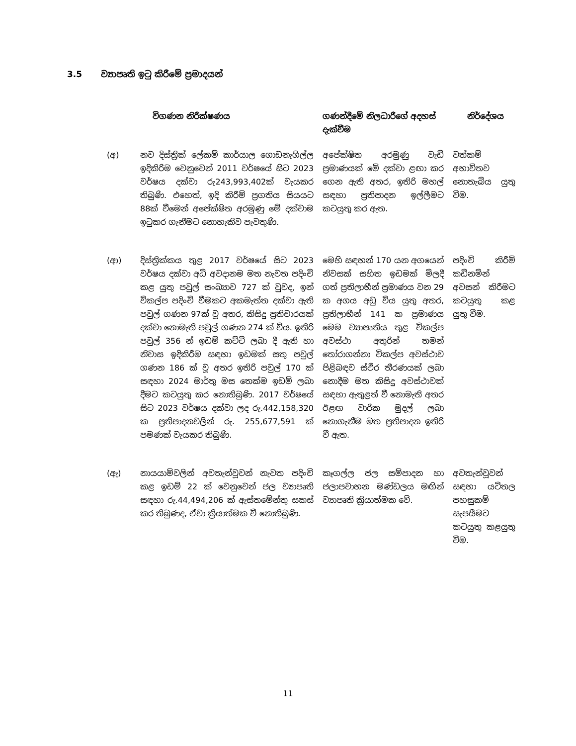3.5 ව්‍යාපෘති ඉටු කිරීමේ ප්‍රමාදයන්
| | විගණන නිරීක්ෂණය | ගණන්දීමේ නිලධාරීගේ අදහස් දැක්වීම | නිර්දේශය |
| --- | --- | --- | --- |
| (අ) | නව දිස්ත්‍රික් ලේකම් කාර්යාල ගොඩනැගිල්ල ඉදිකිරිම වෙනුවෙන් 2011 වර්ෂයේ සිට 2023 වර්ෂය දක්වා රු243,993,402ක් වැයකර තිබුණි. එහෙත්, ඉදි කිරීම් ප්‍රගතිය සියයට 88ක් වීමෙන් අපේක්ෂිත අරමුණු මේ දක්වාම ඉටුකර ගැනීමට නොහැකිව පැවතුණි. | අපේක්ෂිත අරමුණු වැඩි ප්‍රමාණයක් මේ දක්වා ළඟා කර ගෙන ඇති අතර, ඉතිරි මහල් සඳහා ප්‍රතිපාදන ඉල්ලීමට කටයුතු කර ඇත. | වත්කම් අභාවිතව නොතැබිය යුතු වීම. |
| (ආ) | දිස්ත්‍රික්කය තුළ 2017 වර්ෂයේ සිට 2023 වර්ෂය දක්වා අධි අවදානම මත නැවත පදිංචි කළ යුතු පවුල් සංඛ්‍යාව 727 ක් වුවද, ඉන් විකල්ප පදිංචි වීමකට අකමැත්ත දක්වා ඇති පවුල් ගණන 97ක් වූ අතර, කිසිදු ප්‍රතිචාරයක් දක්වා නොමැති පවුල් ගණන 274 ක් විය. ඉතිරි පවුල් 356 න් ඉඩම් කට්ටි ලබා දී ඇති හා නිවාස ඉදිකිරීම සඳහා ඉඩමක් සතු පවුල් ගණන 186 ක් වූ අතර ඉතිරි පවුල් 170 ක් සඳහා 2024 මාර්තු මස තෙක්ම ඉඩම් ලබා දීමට කටයුතු කර නොතිබුණි. 2017 වර්ෂයේ සිට 2023 වර්ෂය දක්වා ලද රු.442,158,320 ක ප්‍රතිපාදනවලින් රු. 255,677,591 ක් පමණක් වැයකර තිබුණි. | මෙහි සඳහන් 170 යන අගයෙන් නිවසක් සහිත ඉඩමක් මිලදී ගත් ප්‍රතිලාභීන් ප්‍රමාණය වන 29 ක අගය අඩු විය යුතු අතර, ප්‍රතිලාභීන් 141 ක ප්‍රමාණය මෙම ව්‍යාපෘතිය තුළ විකල්ප අවස්ථා අතුරින් තමන් තෝරාගන්නා විකල්ප අවස්ථාව පිළිබඳව ස්ථිර තීරණයක් ලබා නොදීම මත කිසිදු අවස්ථාවක් සඳහා ඇතුළත් වී නොමැති අතර ඊළඟ වාරික මුදල් ලබා නොගැනීම මත ප්‍රතිපාදන ඉතිරි වී ඇත. | පදිංචි කිරීම් කඩිනමින් අවසන් කිරීමට කටයුතු කළ යුතු වීම. |
| (ඇ) | නායයාම්වලින් අවතැන්වූවන් නැවත පදිංචි කළ ඉඩම් 22 ක් වෙනුවෙන් ජල ව්‍යාපෘති සඳහා රු.44,494,206 ක් ඇස්තමේන්තු සකස් කර තිබුණද, ඒවා ක්‍රියාත්මක වී නොතිබුණි. | කෑගල්ල ජල සම්පාදන හා ජලාපවාහන මණ්ඩලය මඟින් ව්‍යාපෘති ක්‍රියාත්මක වේ. | අවතැන්වූවන් සඳහා යටිතල පහසුකම් සැපයීමට කටයුතු කළයුතු වීම. |
11